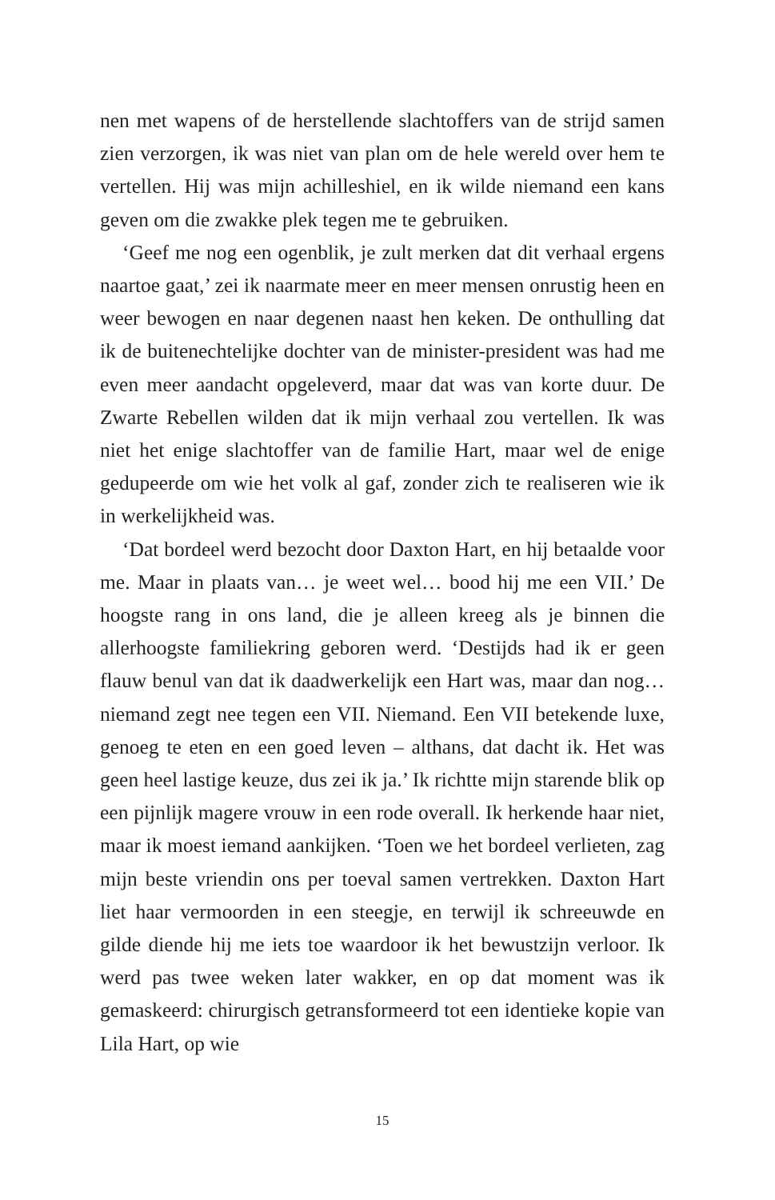nen met wapens of de herstellende slachtoffers van de strijd samen zien verzorgen, ik was niet van plan om de hele wereld over hem te vertellen. Hij was mijn achilleshiel, en ik wilde niemand een kans geven om die zwakke plek tegen me te gebruiken.
‘Geef me nog een ogenblik, je zult merken dat dit verhaal ergens naartoe gaat,’ zei ik naarmate meer en meer mensen onrustig heen en weer bewogen en naar degenen naast hen keken. De onthulling dat ik de buitenechtelijke dochter van de minister-president was had me even meer aandacht opgeleverd, maar dat was van korte duur. De Zwarte Rebellen wilden dat ik mijn verhaal zou vertellen. Ik was niet het enige slachtoffer van de familie Hart, maar wel de enige gedupeerde om wie het volk al gaf, zonder zich te realiseren wie ik in werkelijkheid was.
‘Dat bordeel werd bezocht door Daxton Hart, en hij betaalde voor me. Maar in plaats van… je weet wel… bood hij me een VII.’ De hoogste rang in ons land, die je alleen kreeg als je binnen die allerhoogste familiekring geboren werd. ‘Destijds had ik er geen flauw benul van dat ik daadwerkelijk een Hart was, maar dan nog… niemand zegt nee tegen een VII. Niemand. Een VII betekende luxe, genoeg te eten en een goed leven – althans, dat dacht ik. Het was geen heel lastige keuze, dus zei ik ja.’ Ik richtte mijn starende blik op een pijnlijk magere vrouw in een rode overall. Ik herkende haar niet, maar ik moest iemand aankijken. ‘Toen we het bordeel verlieten, zag mijn beste vriendin ons per toeval samen vertrekken. Daxton Hart liet haar vermoorden in een steegje, en terwijl ik schreeuwde en gilde diende hij me iets toe waardoor ik het bewustzijn verloor. Ik werd pas twee weken later wakker, en op dat moment was ik gemaskeerd: chirurgisch getransformeerd tot een identieke kopie van Lila Hart, op wie
15